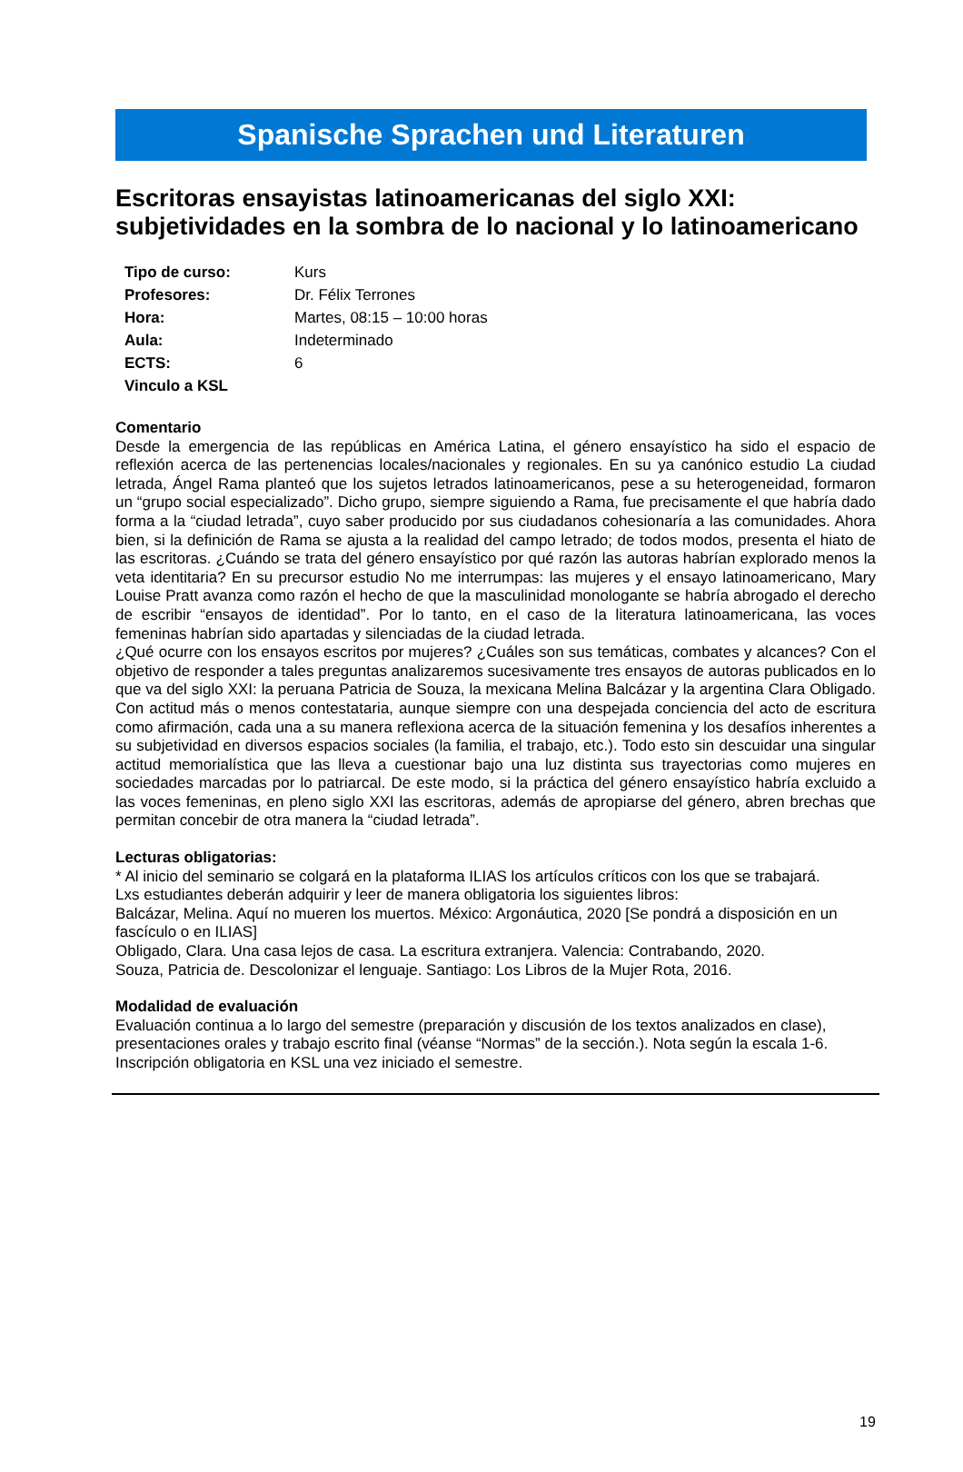Spanische Sprachen und Literaturen
Escritoras ensayistas latinoamericanas del siglo XXI: subjetividades en la sombra de lo nacional y lo latinoamericano
Tipo de curso: Kurs
Profesores: Dr. Félix Terrones
Hora: Martes, 08:15 – 10:00 horas
Aula: Indeterminado
ECTS: 6
Vinculo a KSL
Comentario
Desde la emergencia de las repúblicas en América Latina, el género ensayístico ha sido el espacio de reflexión acerca de las pertenencias locales/nacionales y regionales. En su ya canónico estudio La ciudad letrada, Ángel Rama planteó que los sujetos letrados latinoamericanos, pese a su heterogeneidad, formaron un “grupo social especializado”. Dicho grupo, siempre siguiendo a Rama, fue precisamente el que habría dado forma a la “ciudad letrada”, cuyo saber producido por sus ciudadanos cohesionaría a las comunidades. Ahora bien, si la definición de Rama se ajusta a la realidad del campo letrado; de todos modos, presenta el hiato de las escritoras. ¿Cuándo se trata del género ensayístico por qué razón las autoras habrían explorado menos la veta identitaria? En su precursor estudio No me interrumpas: las mujeres y el ensayo latinoamericano, Mary Louise Pratt avanza como razón el hecho de que la masculinidad monologante se habría abrogado el derecho de escribir “ensayos de identidad”. Por lo tanto, en el caso de la literatura latinoamericana, las voces femeninas habrían sido apartadas y silenciadas de la ciudad letrada.
¿Qué ocurre con los ensayos escritos por mujeres? ¿Cuáles son sus temáticas, combates y alcances? Con el objetivo de responder a tales preguntas analizaremos sucesivamente tres ensayos de autoras publicados en lo que va del siglo XXI: la peruana Patricia de Souza, la mexicana Melina Balcázar y la argentina Clara Obligado. Con actitud más o menos contestataria, aunque siempre con una despejada conciencia del acto de escritura como afirmación, cada una a su manera reflexiona acerca de la situación femenina y los desafíos inherentes a su subjetividad en diversos espacios sociales (la familia, el trabajo, etc.). Todo esto sin descuidar una singular actitud memorialística que las lleva a cuestionar bajo una luz distinta sus trayectorias como mujeres en sociedades marcadas por lo patriarcal. De este modo, si la práctica del género ensayístico habría excluido a las voces femeninas, en pleno siglo XXI las escritoras, además de apropiarse del género, abren brechas que permitan concebir de otra manera la “ciudad letrada”.
Lecturas obligatorias:
* Al inicio del seminario se colgará en la plataforma ILIAS los artículos críticos con los que se trabajará.
Lxs estudiantes deberán adquirir y leer de manera obligatoria los siguientes libros:
Balcázar, Melina. Aquí no mueren los muertos. México: Argonáutica, 2020 [Se pondrá a disposición en un fascículo o en ILIAS]
Obligado, Clara. Una casa lejos de casa. La escritura extranjera. Valencia: Contrabando, 2020.
Souza, Patricia de. Descolonizar el lenguaje. Santiago: Los Libros de la Mujer Rota, 2016.
Modalidad de evaluación
Evaluación continua a lo largo del semestre (preparación y discusión de los textos analizados en clase), presentaciones orales y trabajo escrito final (véanse “Normas” de la sección.). Nota según la escala 1-6.
Inscripción obligatoria en KSL una vez iniciado el semestre.
19